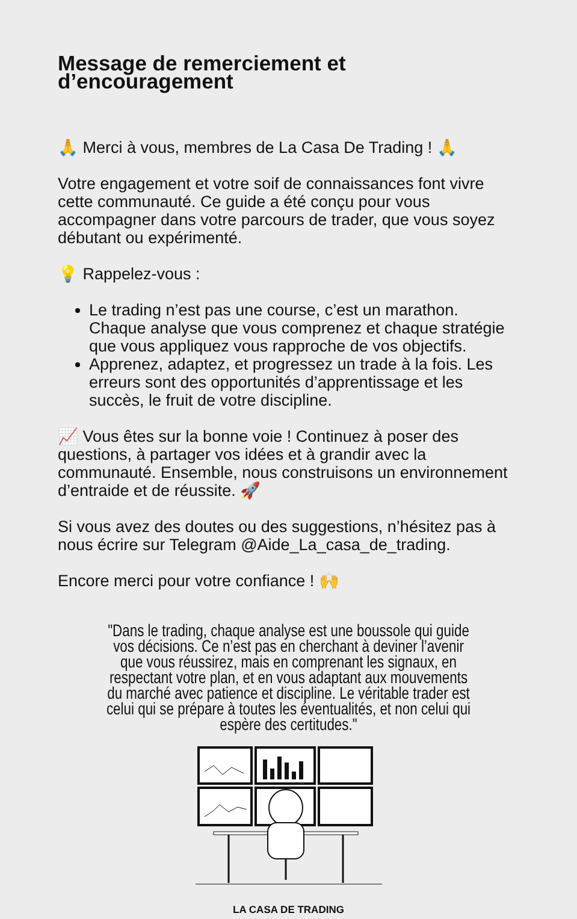Message de remerciement et d’encouragement
🙏 Merci à vous, membres de La Casa De Trading ! 🙏
Votre engagement et votre soif de connaissances font vivre cette communauté. Ce guide a été conçu pour vous accompagner dans votre parcours de trader, que vous soyez débutant ou expérimenté.
💡 Rappelez-vous :
Le trading n’est pas une course, c’est un marathon. Chaque analyse que vous comprenez et chaque stratégie que vous appliquez vous rapproche de vos objectifs.
Apprenez, adaptez, et progressez un trade à la fois. Les erreurs sont des opportunités d’apprentissage et les succès, le fruit de votre discipline.
📈 Vous êtes sur la bonne voie ! Continuez à poser des questions, à partager vos idées et à grandir avec la communauté. Ensemble, nous construisons un environnement d’entraide et de réussite. 🚀
Si vous avez des doutes ou des suggestions, n’hésitez pas à nous écrire sur Telegram @Aide_La_casa_de_trading.
Encore merci pour votre confiance ! 🙌
"Dans le trading, chaque analyse est une boussole qui guide vos décisions. Ce n’est pas en cherchant à deviner l’avenir que vous réussirez, mais en comprenant les signaux, en respectant votre plan, et en vous adaptant aux mouvements du marché avec patience et discipline. Le véritable trader est celui qui se prépare à toutes les éventualités, et non celui qui espère des certitudes."
LA CASA DE TRADING